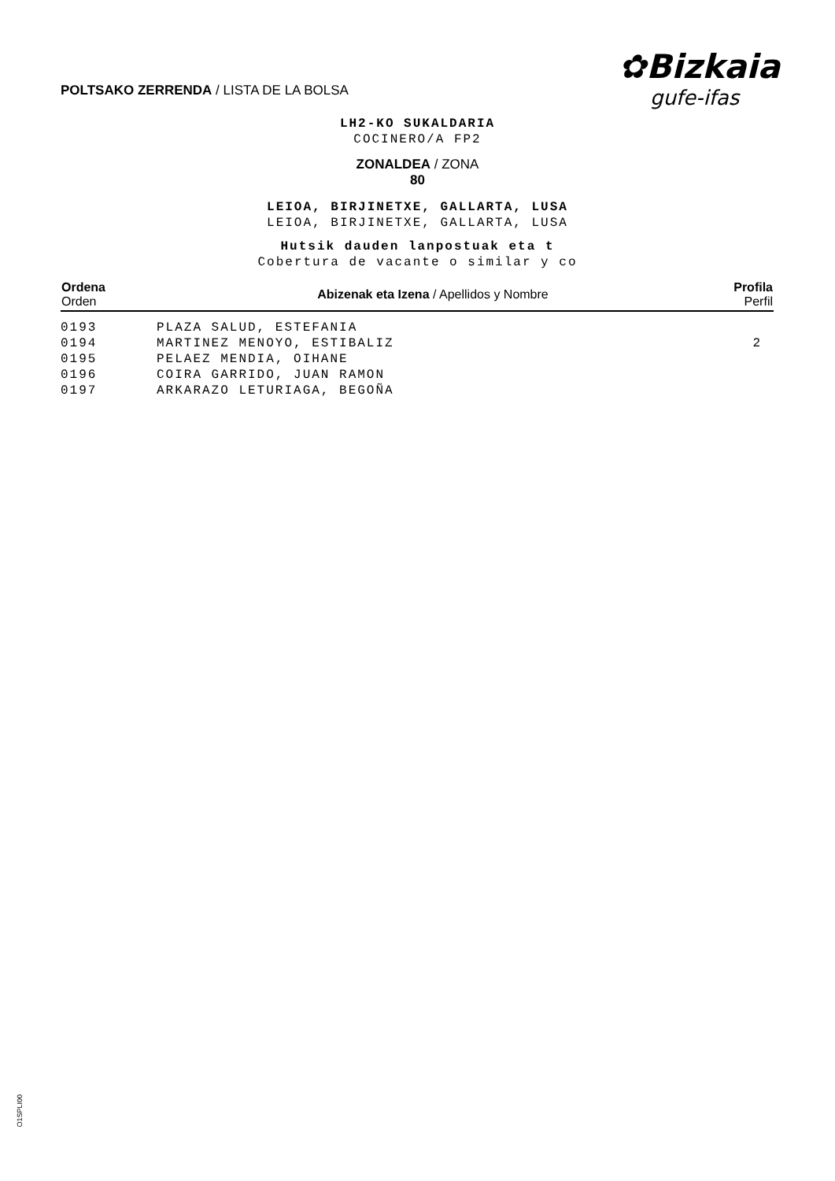POLTSAKO ZERRENDA / LISTA DE LA BOLSA
✿Bizkaia
gufe-ifas
LH2-KO SUKALDARIA
COCINERO/A FP2
ZONALDEA / ZONA
80
LEIOA, BIRJINETXE, GALLARTA, LUSA
LEIOA, BIRJINETXE, GALLARTA, LUSA
Hutsik dauden lanpostuak eta t
Cobertura de vacante o similar y co
| Ordena Orden | Abizenak eta Izena / Apellidos y Nombre | Profila Perfil |
| --- | --- | --- |
| 0193 | PLAZA SALUD, ESTEFANIA | |
| 0194 | MARTINEZ MENOYO, ESTIBALIZ | 2 |
| 0195 | PELAEZ MENDIA, OIHANE | |
| 0196 | COIRA GARRIDO, JUAN RAMON | |
| 0197 | ARKARAZO LETURIAGA, BEGOÑA | |
O1SPLI00